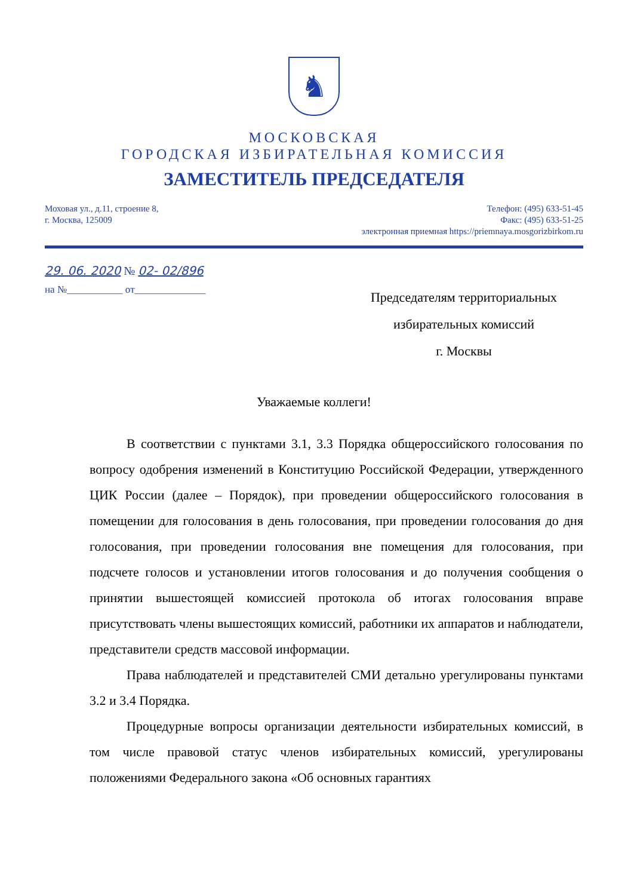♞
МОСКОВСКАЯ
ГОРОДСКАЯ ИЗБИРАТЕЛЬНАЯ КОМИССИЯ
ЗАМЕСТИТЕЛЬ ПРЕДСЕДАТЕЛЯ
Моховая ул., д.11, строение 8,
г. Москва, 125009
Телефон: (495) 633-51-45
Факс: (495) 633-51-25
электронная приемная https://priemnaya.mosgorizbirkom.ru
29. 06. 2020 № 02- 02/896
на №___________ от______________
Председателям территориальных
избирательных комиссий
г. Москвы
Уважаемые коллеги!
В соответствии с пунктами 3.1, 3.3 Порядка общероссийского голосования по вопросу одобрения изменений в Конституцию Российской Федерации, утвержденного ЦИК России (далее – Порядок), при проведении общероссийского голосования в помещении для голосования в день голосования, при проведении голосования до дня голосования, при проведении голосования вне помещения для голосования, при подсчете голосов и установлении итогов голосования и до получения сообщения о принятии вышестоящей комиссией протокола об итогах голосования вправе присутствовать члены вышестоящих комиссий, работники их аппаратов и наблюдатели, представители средств массовой информации.
Права наблюдателей и представителей СМИ детально урегулированы пунктами 3.2 и 3.4 Порядка.
Процедурные вопросы организации деятельности избирательных комиссий, в том числе правовой статус членов избирательных комиссий, урегулированы положениями Федерального закона «Об основных гарантиях